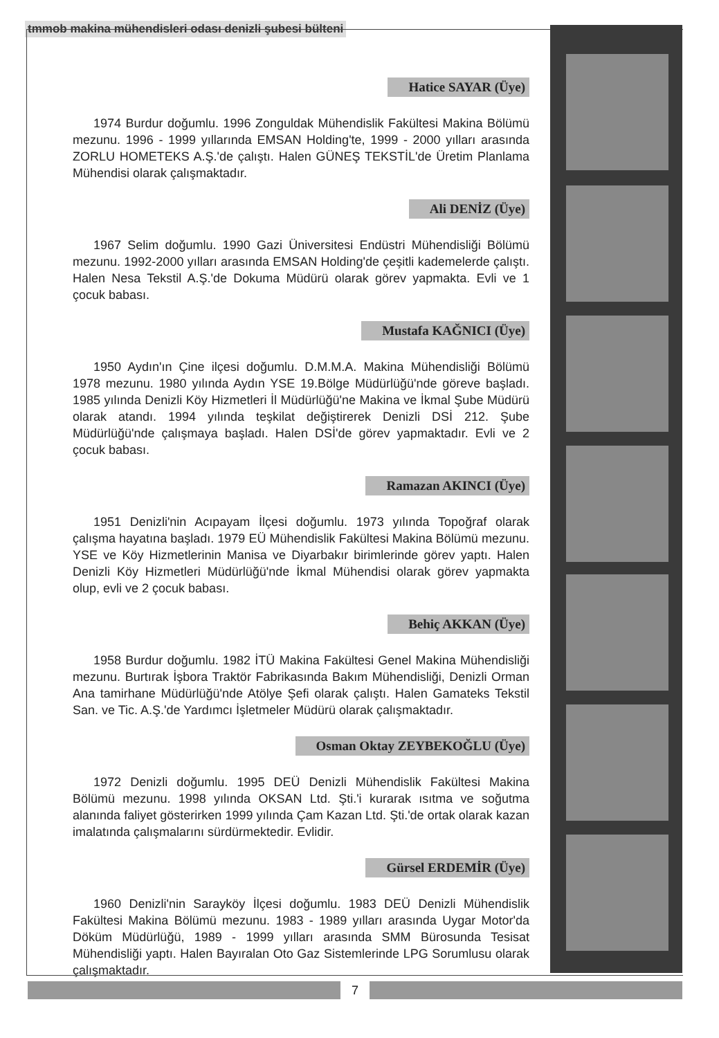tmmob makina mühendisleri odası denizli şubesi bülteni
Hatice SAYAR (Üye)
1974 Burdur doğumlu. 1996 Zonguldak Mühendislik Fakültesi Makina Bölümü mezunu. 1996 - 1999 yıllarında EMSAN Holding'te, 1999 - 2000 yılları arasında ZORLU HOMETEKS A.Ş.'de çalıştı. Halen GÜNEŞ TEKSTİL'de Üretim Planlama Mühendisi olarak çalışmaktadır.
Ali DENİZ (Üye)
1967 Selim doğumlu. 1990 Gazi Üniversitesi Endüstri Mühendisliği Bölümü mezunu. 1992-2000 yılları arasında EMSAN Holding'de çeşitli kademelerde çalıştı. Halen Nesa Tekstil A.Ş.'de Dokuma Müdürü olarak görev yapmakta. Evli ve 1 çocuk babası.
Mustafa KAĞNICI (Üye)
1950 Aydın'ın Çine ilçesi doğumlu. D.M.M.A. Makina Mühendisliği Bölümü 1978 mezunu. 1980 yılında Aydın YSE 19.Bölge Müdürlüğü'nde göreve başladı. 1985 yılında Denizli Köy Hizmetleri İl Müdürlüğü'ne Makina ve İkmal Şube Müdürü olarak atandı. 1994 yılında teşkilat değiştirerek Denizli DSİ 212. Şube Müdürlüğü'nde çalışmaya başladı. Halen DSİ'de görev yapmaktadır. Evli ve 2 çocuk babası.
Ramazan AKINCI (Üye)
1951 Denizli'nin Acıpayam İlçesi doğumlu. 1973 yılında Topoğraf olarak çalışma hayatına başladı. 1979 EÜ Mühendislik Fakültesi Makina Bölümü mezunu. YSE ve Köy Hizmetlerinin Manisa ve Diyarbakır birimlerinde görev yaptı. Halen Denizli Köy Hizmetleri Müdürlüğü'nde İkmal Mühendisi olarak görev yapmakta olup, evli ve 2 çocuk babası.
Behiç AKKAN (Üye)
1958 Burdur doğumlu. 1982 İTÜ Makina Fakültesi Genel Makina Mühendisliği mezunu. Burtırak İşbora Traktör Fabrikasında Bakım Mühendisliği, Denizli Orman Ana tamirhane Müdürlüğü'nde Atölye Şefi olarak çalıştı. Halen Gamateks Tekstil San. ve Tic. A.Ş.'de Yardımcı İşletmeler Müdürü olarak çalışmaktadır.
Osman Oktay ZEYBEKOĞLU (Üye)
1972 Denizli doğumlu. 1995 DEÜ Denizli Mühendislik Fakültesi Makina Bölümü mezunu. 1998 yılında OKSAN Ltd. Şti.'i kurarak ısıtma ve soğutma alanında faliyet gösterirken 1999 yılında Çam Kazan Ltd. Şti.'de ortak olarak kazan imalatında çalışmalarını sürdürmektedir. Evlidir.
Gürsel ERDEMİR (Üye)
1960 Denizli'nin Sarayköy İlçesi doğumlu. 1983 DEÜ Denizli Mühendislik Fakültesi Makina Bölümü mezunu. 1983 - 1989 yılları arasında Uygar Motor'da Döküm Müdürlüğü, 1989 - 1999 yılları arasında SMM Bürosunda Tesisat Mühendisliği yaptı. Halen Bayıralan Oto Gaz Sistemlerinde LPG Sorumlusu olarak çalışmaktadır.
7